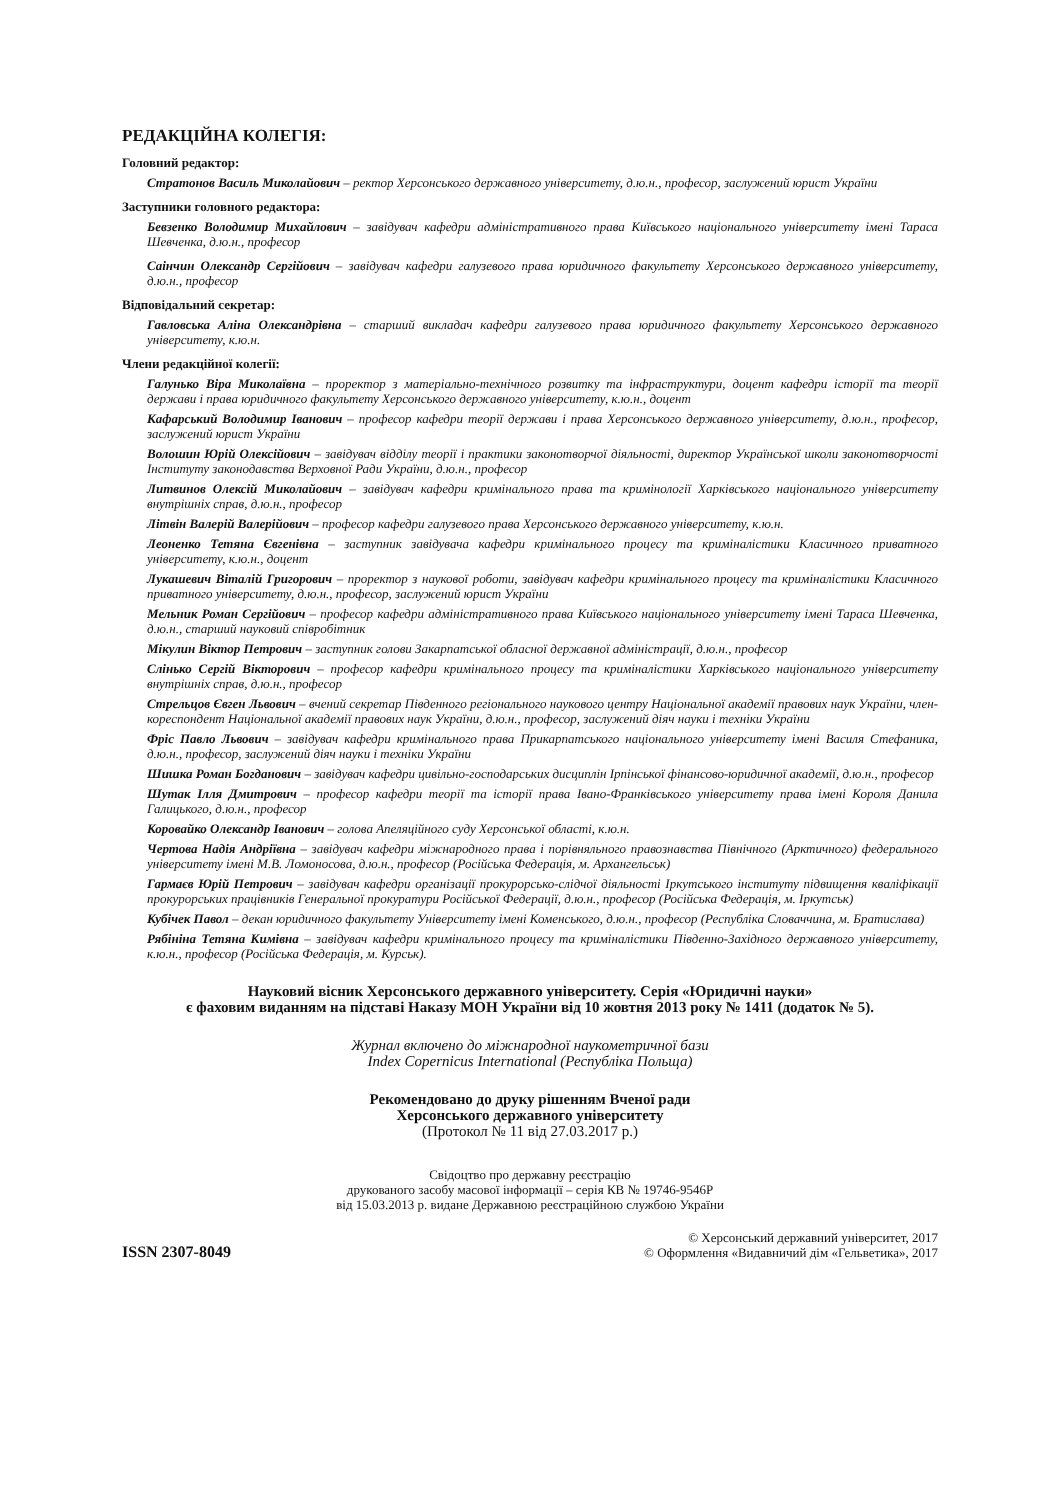РЕДАКЦІЙНА КОЛЕГІЯ:
Головний редактор:
Стратонов Василь Миколайович – ректор Херсонського державного університету, д.ю.н., професор, заслужений юрист України
Заступники головного редактора:
Бевзенко Володимир Михайлович – завідувач кафедри адміністративного права Київського національного університету імені Тараса Шевченка, д.ю.н., професор
Саінчин Олександр Сергійович – завідувач кафедри галузевого права юридичного факультету Херсонського державного університету, д.ю.н., професор
Відповідальний секретар:
Гавловська Аліна Олександрівна – старший викладач кафедри галузевого права юридичного факультету Херсонського державного університету, к.ю.н.
Члени редакційної колегії:
Галунько Віра Миколаївна – проректор з матеріально-технічного розвитку та інфраструктури, доцент кафедри історії та теорії держави і права юридичного факультету Херсонського державного університету, к.ю.н., доцент
Кафарський Володимир Іванович – професор кафедри теорії держави і права Херсонського державного університету, д.ю.н., професор, заслужений юрист України
Волошин Юрій Олексійович – завідувач відділу теорії і практики законотворчої діяльності, директор Української школи законотворчості Інституту законодавства Верховної Ради України, д.ю.н., професор
Литвинов Олексій Миколайович – завідувач кафедри кримінального права та кримінології Харківського національного університету внутрішніх справ, д.ю.н., професор
Літвін Валерій Валерійович – професор кафедри галузевого права Херсонського державного університету, к.ю.н.
Леоненко Тетяна Євгенівна – заступник завідувача кафедри кримінального процесу та криміналістики Класичного приватного університету, к.ю.н., доцент
Лукашевич Віталій Григорович – проректор з наукової роботи, завідувач кафедри кримінального процесу та криміналістики Класичного приватного університету, д.ю.н., професор, заслужений юрист України
Мельник Роман Сергійович – професор кафедри адміністративного права Київського національного університету імені Тараса Шевченка, д.ю.н., старший науковий співробітник
Мікулин Віктор Петрович – заступник голови Закарпатської обласної державної адміністрації, д.ю.н., професор
Слінько Сергій Вікторович – професор кафедри кримінального процесу та криміналістики Харківського національного університету внутрішніх справ, д.ю.н., професор
Стрельцов Євген Львович – вчений секретар Південного регіонального наукового центру Національної академії правових наук України, член-кореспондент Національної академії правових наук України, д.ю.н., професор, заслужений діяч науки і техніки України
Фріс Павло Львович – завідувач кафедри кримінального права Прикарпатського національного університету імені Василя Стефаника, д.ю.н., професор, заслужений діяч науки і техніки України
Шишка Роман Богданович – завідувач кафедри цивільно-господарських дисциплін Ірпінської фінансово-юридичної академії, д.ю.н., професор
Шутак Ілля Дмитрович – професор кафедри теорії та історії права Івано-Франківського університету права імені Короля Данила Галицького, д.ю.н., професор
Коровайко Олександр Іванович – голова Апеляційного суду Херсонської області, к.ю.н.
Чертова Надія Андріївна – завідувач кафедри міжнародного права і порівняльного правознавства Північного (Арктичного) федерального університету імені М.В. Ломоносова, д.ю.н., професор (Російська Федерація, м. Архангельськ)
Гармаєв Юрій Петрович – завідувач кафедри організації прокурорсько-слідчої діяльності Іркутського інституту підвищення кваліфікації прокурорських працівників Генеральної прокуратури Російської Федерації, д.ю.н., професор (Російська Федерація, м. Іркутськ)
Кубічек Павол – декан юридичного факультету Університету імені Коменського, д.ю.н., професор (Республіка Словаччина, м. Братислава)
Рябініна Тетяна Кимівна – завідувач кафедри кримінального процесу та криміналістики Південно-Західного державного університету, к.ю.н., професор (Російська Федерація, м. Курськ).
Науковий вісник Херсонського державного університету. Серія «Юридичні науки»
є фаховим виданням на підставі Наказу МОН України від 10 жовтня 2013 року № 1411 (додаток № 5).
Журнал включено до міжнародної наукометричної бази
Index Copernicus International (Республіка Польща)
Рекомендовано до друку рішенням Вченої ради
Херсонського державного університету
(Протокол № 11 від 27.03.2017 р.)
Свідоцтво про державну реєстрацію
друкованого засобу масової інформації – серія КВ № 19746-9546Р
від 15.03.2013 р. видане Державною реєстраційною службою України
ISSN 2307-8049
© Херсонський державний університет, 2017
© Оформлення «Видавничий дім «Гельветика», 2017